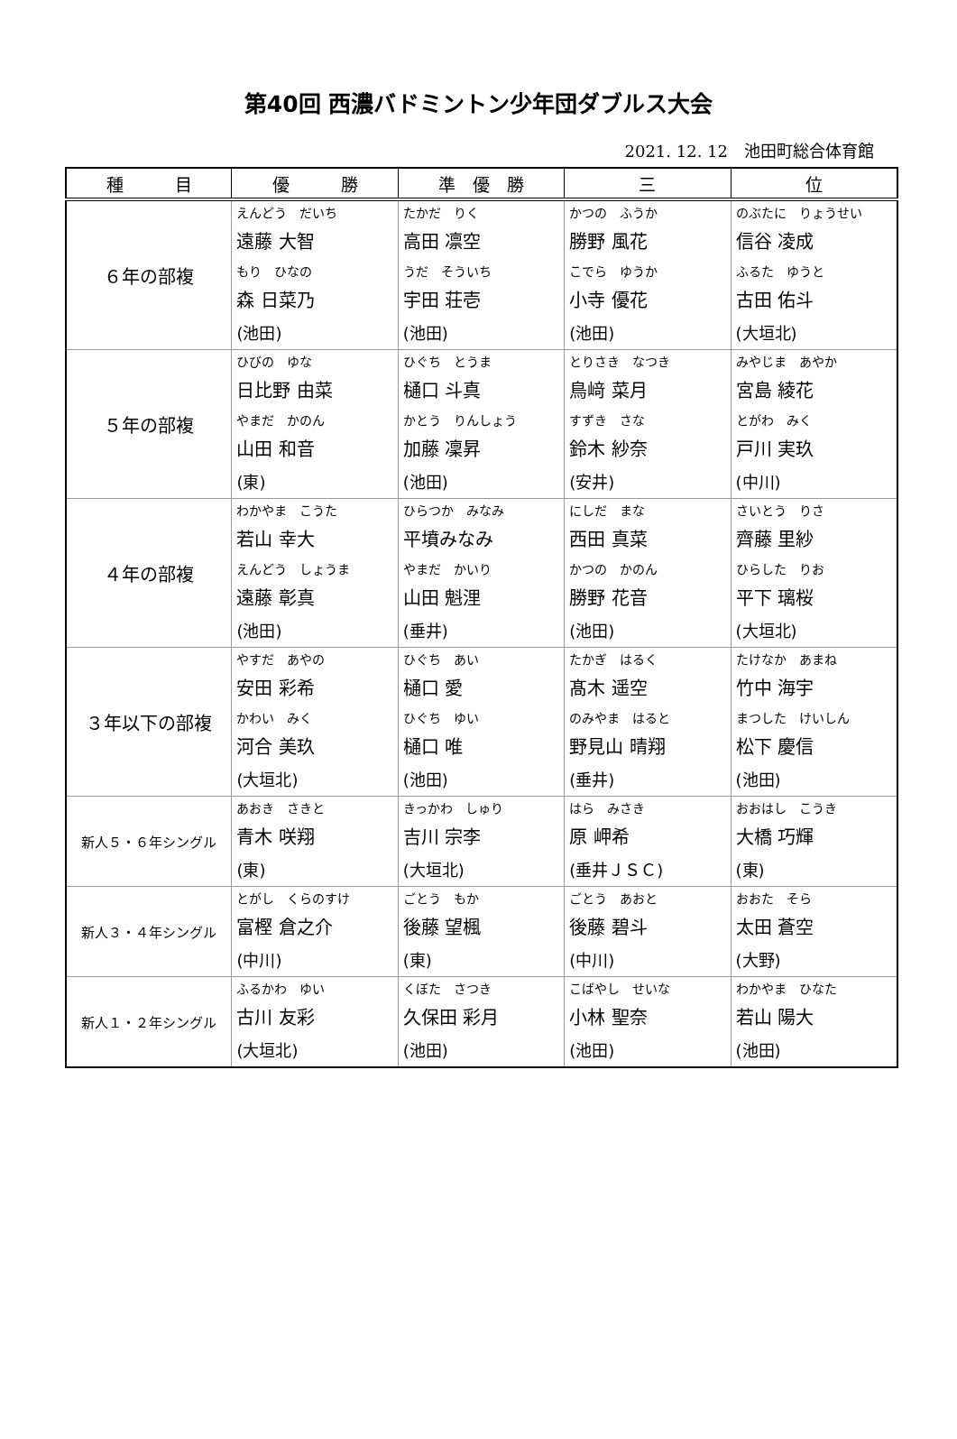第40回 西濃バドミントン少年団ダブルス大会
2021. 12. 12　池田町総合体育館
| 種 目 | 優 勝 | 準 優 勝 | 三 | 位 |
| --- | --- | --- | --- | --- |
| ６年の部複 | えんどう だいち 遠藤 大智 もり ひなの 森 日菜乃 (池田) | たかだ りく 高田 凛空 うだ そういち 宇田 荘壱 (池田) | かつの ふうか 勝野 風花 こでら ゆうか 小寺 優花 (池田) | のぶたに りょうせい 信谷 凌成 ふるた ゆうと 古田 佑斗 (大垣北) |
| ５年の部複 | ひびの ゆな 日比野 由菜 やまだ かのん 山田 和音 (東) | ひぐち とうま 樋口 斗真 かとう りんしょう 加藤 凜昇 (池田) | とりさき なつき 鳥﨑 菜月 すずき さな 鈴木 紗奈 (安井) | みやじま あやか 宮島 綾花 とがわ みく 戸川 実玖 (中川) |
| ４年の部複 | わかやま こうた 若山 幸大 えんどう しょうま 遠藤 彰真 (池田) | ひらつか みなみ 平墳みなみ やまだ かいり 山田 魁浬 (垂井) | にしだ まな 西田 真菜 かつの かのん 勝野 花音 (池田) | さいとう りさ 齊藤 里紗 ひらした りお 平下 璃桜 (大垣北) |
| ３年以下の部複 | やすだ あやの 安田 彩希 かわい みく 河合 美玖 (大垣北) | ひぐち あい 樋口 愛 ひぐち ゆい 樋口 唯 (池田) | たかぎ はるく 髙木 遥空 のみやま はると 野見山 晴翔 (垂井) | たけなか あまね 竹中 海宇 まつした けいしん 松下 慶信 (池田) |
| 新人５・６年シングル | あおき さきと 青木 咲翔 (東) | きっかわ しゅり 吉川 宗李 (大垣北) | はら みさき 原 岬希 (垂井ＪＳＣ) | おおはし こうき 大橋 巧輝 (東) |
| 新人３・４年シングル | とがし くらのすけ 富樫 倉之介 (中川) | ごとう もか 後藤 望楓 (東) | ごとう あおと 後藤 碧斗 (中川) | おおた そら 太田 蒼空 (大野) |
| 新人１・２年シングル | ふるかわ ゆい 古川 友彩 (大垣北) | くぼた さつき 久保田 彩月 (池田) | こばやし せいな 小林 聖奈 (池田) | わかやま ひなた 若山 陽大 (池田) |